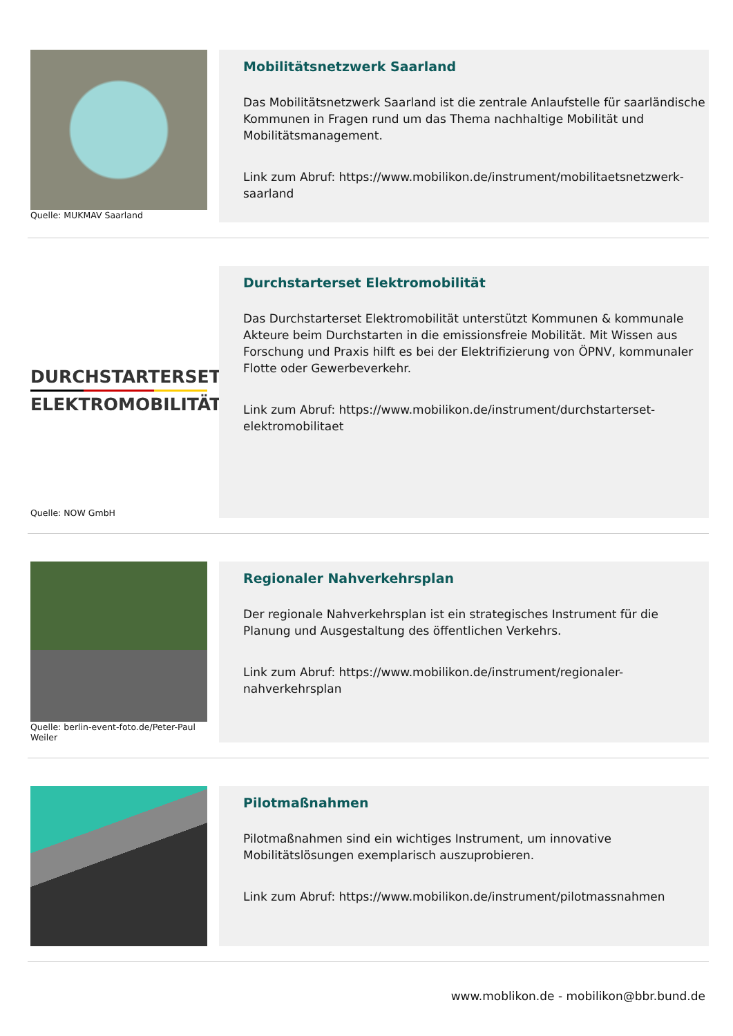Quelle: MUKMAV Saarland
Mobilitätsnetzwerk Saarland
Das Mobilitätsnetzwerk Saarland ist die zentrale Anlaufstelle für saarländische Kommunen in Fragen rund um das Thema nachhaltige Mobilität und Mobilitätsmanagement.
Link zum Abruf: https://www.mobilikon.de/instrument/mobilitaetsnetzwerk-saarland
DURCHSTARTERSET
ELEKTROMOBILITÄT
Quelle: NOW GmbH
Durchstarterset Elektromobilität
Das Durchstarterset Elektromobilität unterstützt Kommunen & kommunale Akteure beim Durchstarten in die emissionsfreie Mobilität. Mit Wissen aus Forschung und Praxis hilft es bei der Elektrifizierung von ÖPNV, kommunaler Flotte oder Gewerbeverkehr.
Link zum Abruf: https://www.mobilikon.de/instrument/durchstarterset-elektromobilitaet
Quelle: berlin-event-foto.de/Peter-Paul Weiler
Regionaler Nahverkehrsplan
Der regionale Nahverkehrsplan ist ein strategisches Instrument für die Planung und Ausgestaltung des öffentlichen Verkehrs.
Link zum Abruf: https://www.mobilikon.de/instrument/regionaler-nahverkehrsplan
Pilotmaßnahmen
Pilotmaßnahmen sind ein wichtiges Instrument, um innovative Mobilitätslösungen exemplarisch auszuprobieren.
Link zum Abruf: https://www.mobilikon.de/instrument/pilotmassnahmen
www.moblikon.de - mobilikon@bbr.bund.de